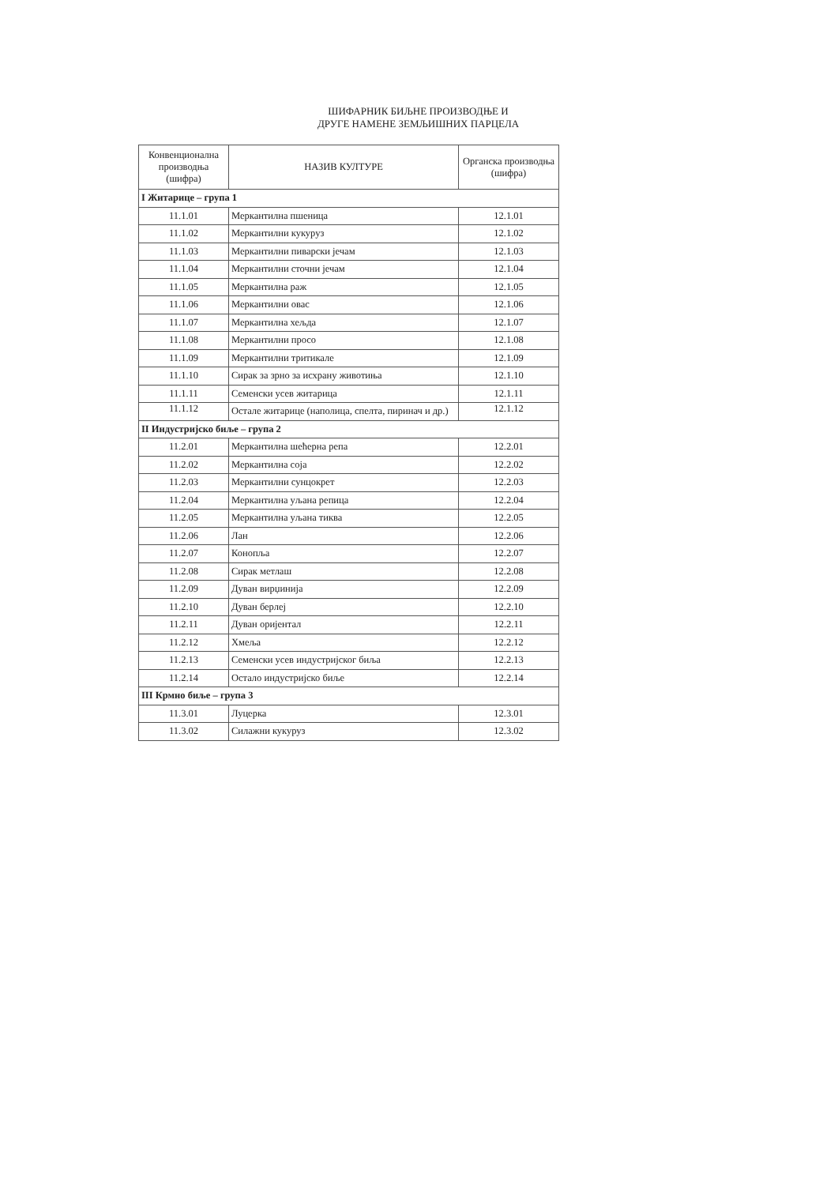ШИФАРНИК БИЉНЕ ПРОИЗВОДЊЕ И
ДРУГЕ НАМЕНЕ ЗЕМЉИШНИХ ПАРЦЕЛА
| Конвенционална производња (шифра) | НАЗИВ КУЛТУРЕ | Органска производња (шифра) |
| --- | --- | --- |
| I Житарице – група 1 | | |
| 11.1.01 | Меркантилна пшеница | 12.1.01 |
| 11.1.02 | Меркантилни кукуруз | 12.1.02 |
| 11.1.03 | Меркантилни пиварски јечам | 12.1.03 |
| 11.1.04 | Меркантилни сточни јечам | 12.1.04 |
| 11.1.05 | Меркантилна раж | 12.1.05 |
| 11.1.06 | Меркантилни овас | 12.1.06 |
| 11.1.07 | Меркантилна хељда | 12.1.07 |
| 11.1.08 | Меркантилни просо | 12.1.08 |
| 11.1.09 | Меркантилни тритикале | 12.1.09 |
| 11.1.10 | Сирак за зрно за исхрану животиња | 12.1.10 |
| 11.1.11 | Семенски усев житарица | 12.1.11 |
| 11.1.12 | Остале житарице (наполица, спелта, пиринач и др.) | 12.1.12 |
| II Индустријско биље – група 2 | | |
| 11.2.01 | Меркантилна шећерна репа | 12.2.01 |
| 11.2.02 | Меркантилна соја | 12.2.02 |
| 11.2.03 | Меркантилни сунцокрет | 12.2.03 |
| 11.2.04 | Меркантилна уљана репица | 12.2.04 |
| 11.2.05 | Меркантилна уљана тиква | 12.2.05 |
| 11.2.06 | Лан | 12.2.06 |
| 11.2.07 | Конопља | 12.2.07 |
| 11.2.08 | Сирак метлаш | 12.2.08 |
| 11.2.09 | Дуван вирџинија | 12.2.09 |
| 11.2.10 | Дуван берлеј | 12.2.10 |
| 11.2.11 | Дуван оријентал | 12.2.11 |
| 11.2.12 | Хмеља | 12.2.12 |
| 11.2.13 | Семенски усев индустријског биља | 12.2.13 |
| 11.2.14 | Остало индустријско биље | 12.2.14 |
| III Крмно биље – група 3 | | |
| 11.3.01 | Луцерка | 12.3.01 |
| 11.3.02 | Силажни кукуруз | 12.3.02 |